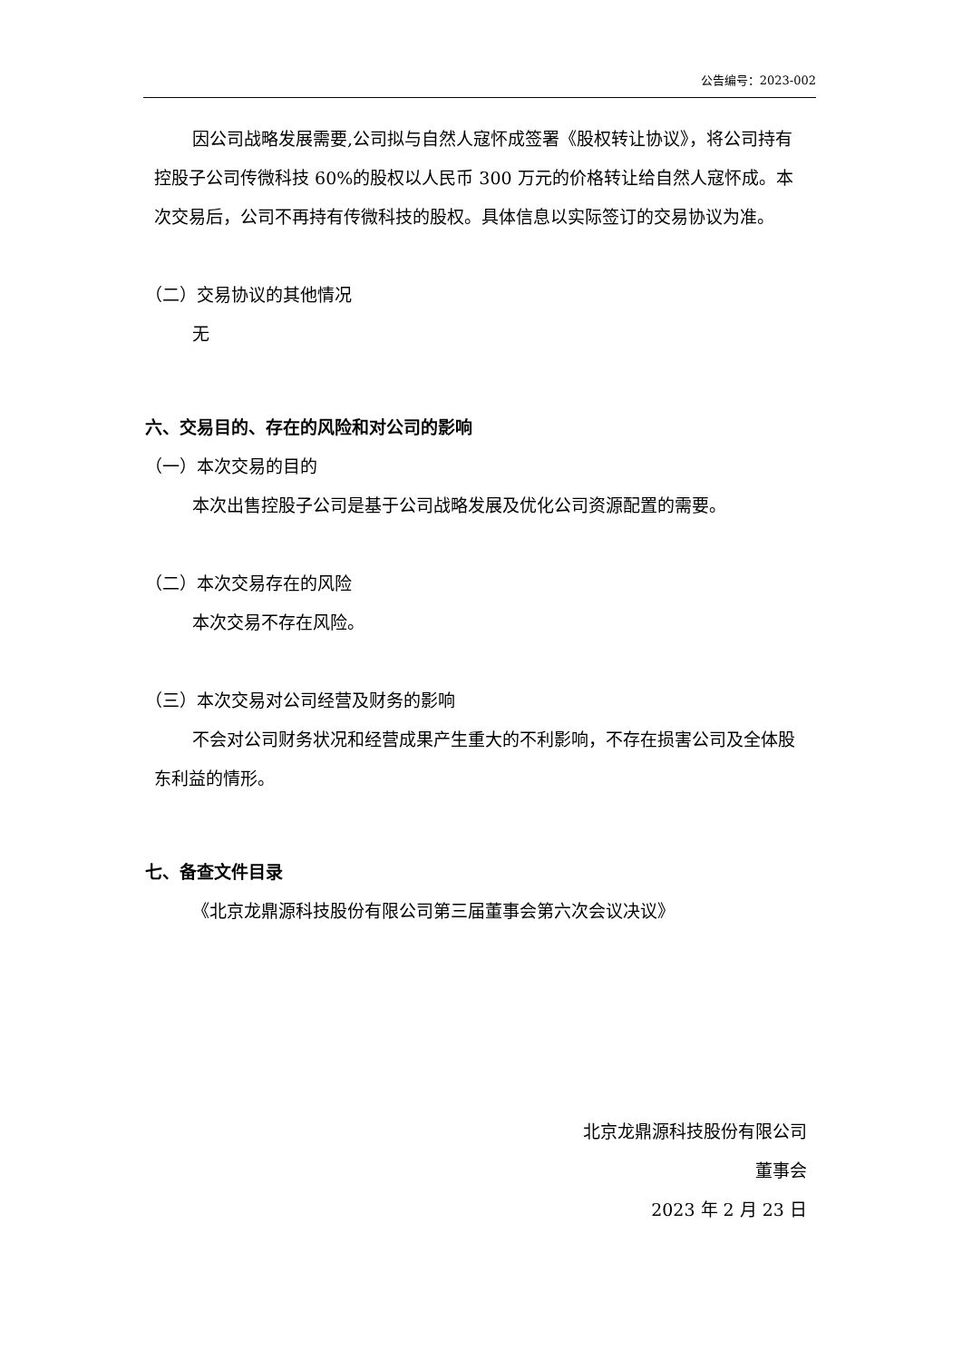公告编号：2023-002
因公司战略发展需要,公司拟与自然人寇怀成签署《股权转让协议》，将公司持有控股子公司传微科技 60%的股权以人民币 300 万元的价格转让给自然人寇怀成。本次交易后，公司不再持有传微科技的股权。具体信息以实际签订的交易协议为准。
（二）交易协议的其他情况
无
六、交易目的、存在的风险和对公司的影响
（一）本次交易的目的
本次出售控股子公司是基于公司战略发展及优化公司资源配置的需要。
（二）本次交易存在的风险
本次交易不存在风险。
（三）本次交易对公司经营及财务的影响
不会对公司财务状况和经营成果产生重大的不利影响，不存在损害公司及全体股东利益的情形。
七、备查文件目录
《北京龙鼎源科技股份有限公司第三届董事会第六次会议决议》
北京龙鼎源科技股份有限公司
董事会
2023 年 2 月 23 日